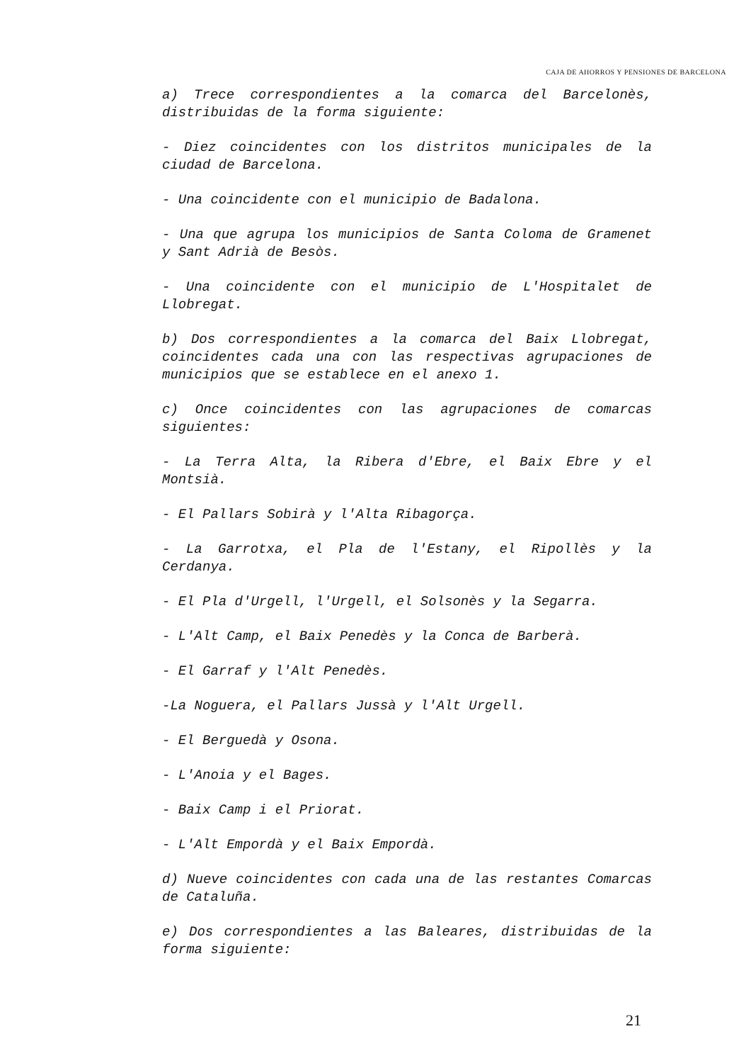CAJA DE AHORROS Y PENSIONES DE BARCELONA
a) Trece correspondientes a la comarca del Barcelonès, distribuidas de la forma siguiente:
- Diez coincidentes con los distritos municipales de la ciudad de Barcelona.
- Una coincidente con el municipio de Badalona.
- Una que agrupa los municipios de Santa Coloma de Gramenet y Sant Adrià de Besòs.
- Una coincidente con el municipio de L'Hospitalet de Llobregat.
b) Dos correspondientes a la comarca del Baix Llobregat, coincidentes cada una con las respectivas agrupaciones de municipios que se establece en el anexo 1.
c) Once coincidentes con las agrupaciones de comarcas siguientes:
- La Terra Alta, la Ribera d'Ebre, el Baix Ebre y el Montsià.
- El Pallars Sobirà y l'Alta Ribagorça.
- La Garrotxa, el Pla de l'Estany, el Ripollès y la Cerdanya.
- El Pla d'Urgell, l'Urgell, el Solsonès y la Segarra.
- L'Alt Camp, el Baix Penedès y la Conca de Barberà.
- El Garraf y l'Alt Penedès.
-La Noguera, el Pallars Jussà y l'Alt Urgell.
- El Berguedà y Osona.
- L'Anoia y el Bages.
- Baix Camp i el Priorat.
- L'Alt Empordà y el Baix Empordà.
d) Nueve coincidentes con cada una de las restantes Comarcas de Cataluña.
e) Dos correspondientes a las Baleares, distribuidas de la forma siguiente:
21